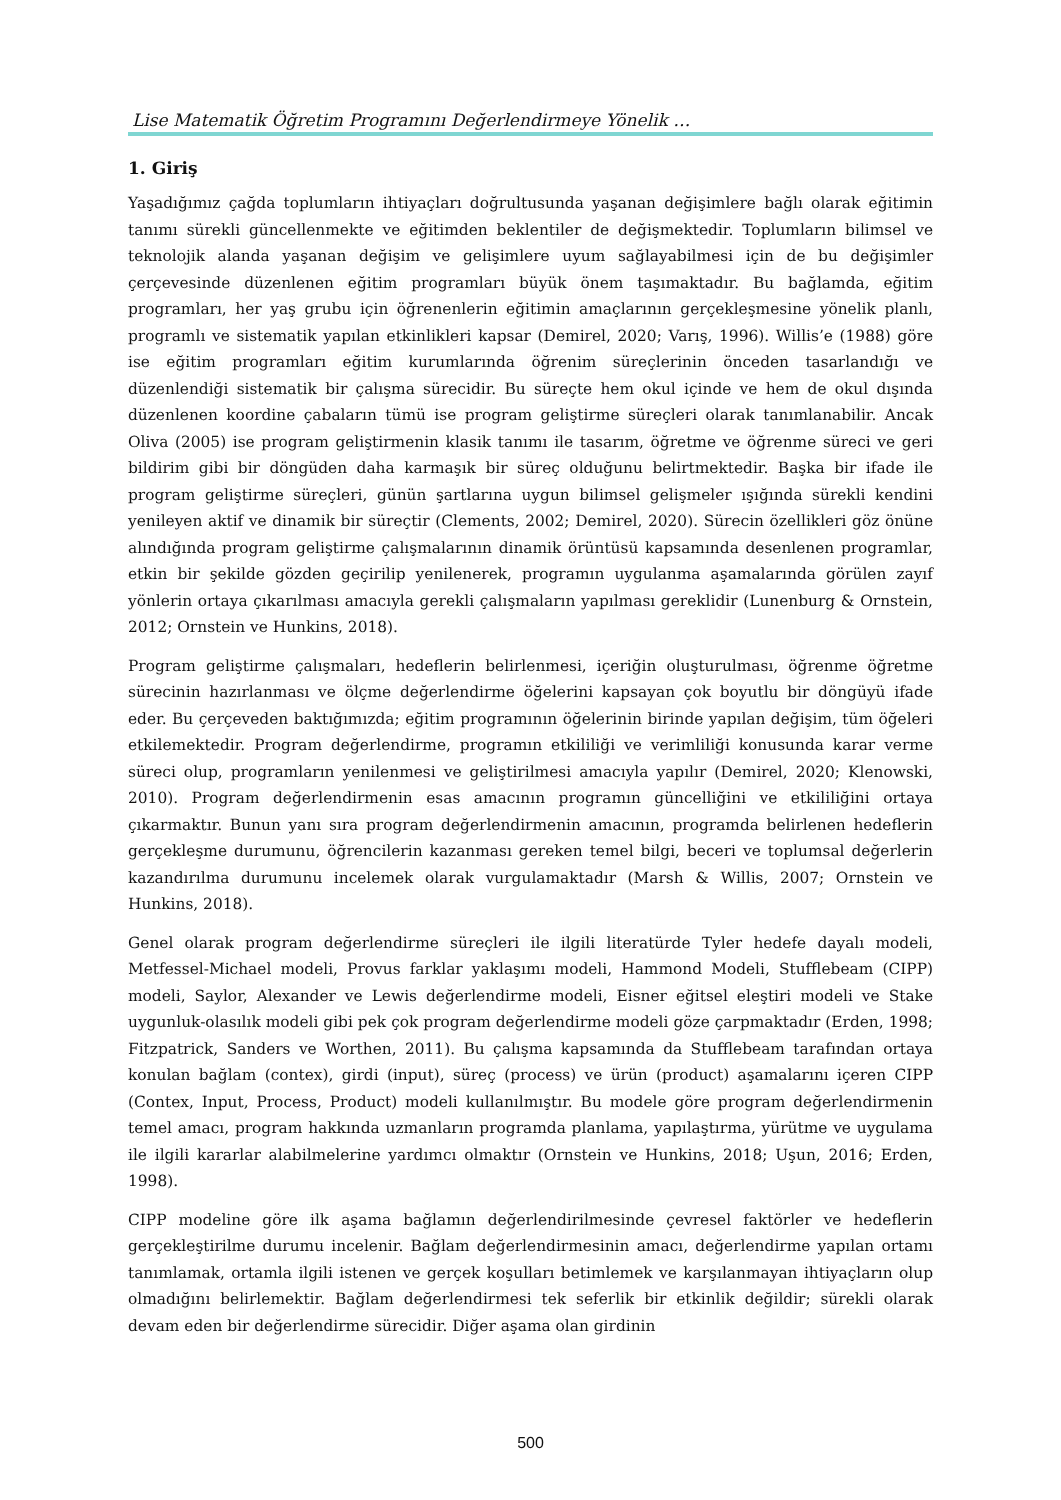Lise Matematik Öğretim Programını Değerlendirmeye Yönelik …
1. Giriş
Yaşadığımız çağda toplumların ihtiyaçları doğrultusunda yaşanan değişimlere bağlı olarak eğitimin tanımı sürekli güncellenmekte ve eğitimden beklentiler de değişmektedir. Toplumların bilimsel ve teknolojik alanda yaşanan değişim ve gelişimlere uyum sağlayabilmesi için de bu değişimler çerçevesinde düzenlenen eğitim programları büyük önem taşımaktadır. Bu bağlamda, eğitim programları, her yaş grubu için öğrenenlerin eğitimin amaçlarının gerçekleşmesine yönelik planlı, programlı ve sistematik yapılan etkinlikleri kapsar (Demirel, 2020; Varış, 1996). Willis’e (1988) göre ise eğitim programları eğitim kurumlarında öğrenim süreçlerinin önceden tasarlandığı ve düzenlendiği sistematik bir çalışma sürecidir. Bu süreçte hem okul içinde ve hem de okul dışında düzenlenen koordine çabaların tümü ise program geliştirme süreçleri olarak tanımlanabilir. Ancak Oliva (2005) ise program geliştirmenin klasik tanımı ile tasarım, öğretme ve öğrenme süreci ve geri bildirim gibi bir döngüden daha karmaşık bir süreç olduğunu belirtmektedir. Başka bir ifade ile program geliştirme süreçleri, günün şartlarına uygun bilimsel gelişmeler ışığında sürekli kendini yenileyen aktif ve dinamik bir süreçtir (Clements, 2002; Demirel, 2020). Sürecin özellikleri göz önüne alındığında program geliştirme çalışmalarının dinamik örüntüsü kapsamında desenlenen programlar, etkin bir şekilde gözden geçirilip yenilenerek, programın uygulanma aşamalarında görülen zayıf yönlerin ortaya çıkarılması amacıyla gerekli çalışmaların yapılması gereklidir (Lunenburg & Ornstein, 2012; Ornstein ve Hunkins, 2018).
Program geliştirme çalışmaları, hedeflerin belirlenmesi, içeriğin oluşturulması, öğrenme öğretme sürecinin hazırlanması ve ölçme değerlendirme öğelerini kapsayan çok boyutlu bir döngüyü ifade eder. Bu çerçeveden baktığımızda; eğitim programının öğelerinin birinde yapılan değişim, tüm öğeleri etkilemektedir. Program değerlendirme, programın etkililiği ve verimliliği konusunda karar verme süreci olup, programların yenilenmesi ve geliştirilmesi amacıyla yapılır (Demirel, 2020; Klenowski, 2010). Program değerlendirmenin esas amacının programın güncelliğini ve etkililiğini ortaya çıkarmaktır. Bunun yanı sıra program değerlendirmenin amacının, programda belirlenen hedeflerin gerçekleşme durumunu, öğrencilerin kazanması gereken temel bilgi, beceri ve toplumsal değerlerin kazandırılma durumunu incelemek olarak vurgulamaktadır (Marsh & Willis, 2007; Ornstein ve Hunkins, 2018).
Genel olarak program değerlendirme süreçleri ile ilgili literatürde Tyler hedefe dayalı modeli, Metfessel-Michael modeli, Provus farklar yaklaşımı modeli, Hammond Modeli, Stufflebeam (CIPP) modeli, Saylor, Alexander ve Lewis değerlendirme modeli, Eisner eğitsel eleştiri modeli ve Stake uygunluk-olasılık modeli gibi pek çok program değerlendirme modeli göze çarpmaktadır (Erden, 1998; Fitzpatrick, Sanders ve Worthen, 2011). Bu çalışma kapsamında da Stufflebeam tarafından ortaya konulan bağlam (contex), girdi (input), süreç (process) ve ürün (product) aşamalarını içeren CIPP (Contex, Input, Process, Product) modeli kullanılmıştır. Bu modele göre program değerlendirmenin temel amacı, program hakkında uzmanların programda planlama, yapılaştırma, yürütme ve uygulama ile ilgili kararlar alabilmelerine yardımcı olmaktır (Ornstein ve Hunkins, 2018; Uşun, 2016; Erden, 1998).
CIPP modeline göre ilk aşama bağlamın değerlendirilmesinde çevresel faktörler ve hedeflerin gerçekleştirilme durumu incelenir. Bağlam değerlendirmesinin amacı, değerlendirme yapılan ortamı tanımlamak, ortamla ilgili istenen ve gerçek koşulları betimlemek ve karşılanmayan ihtiyaçların olup olmadığını belirlemektir. Bağlam değerlendirmesi tek seferlik bir etkinlik değildir; sürekli olarak devam eden bir değerlendirme sürecidir. Diğer aşama olan girdinin
500